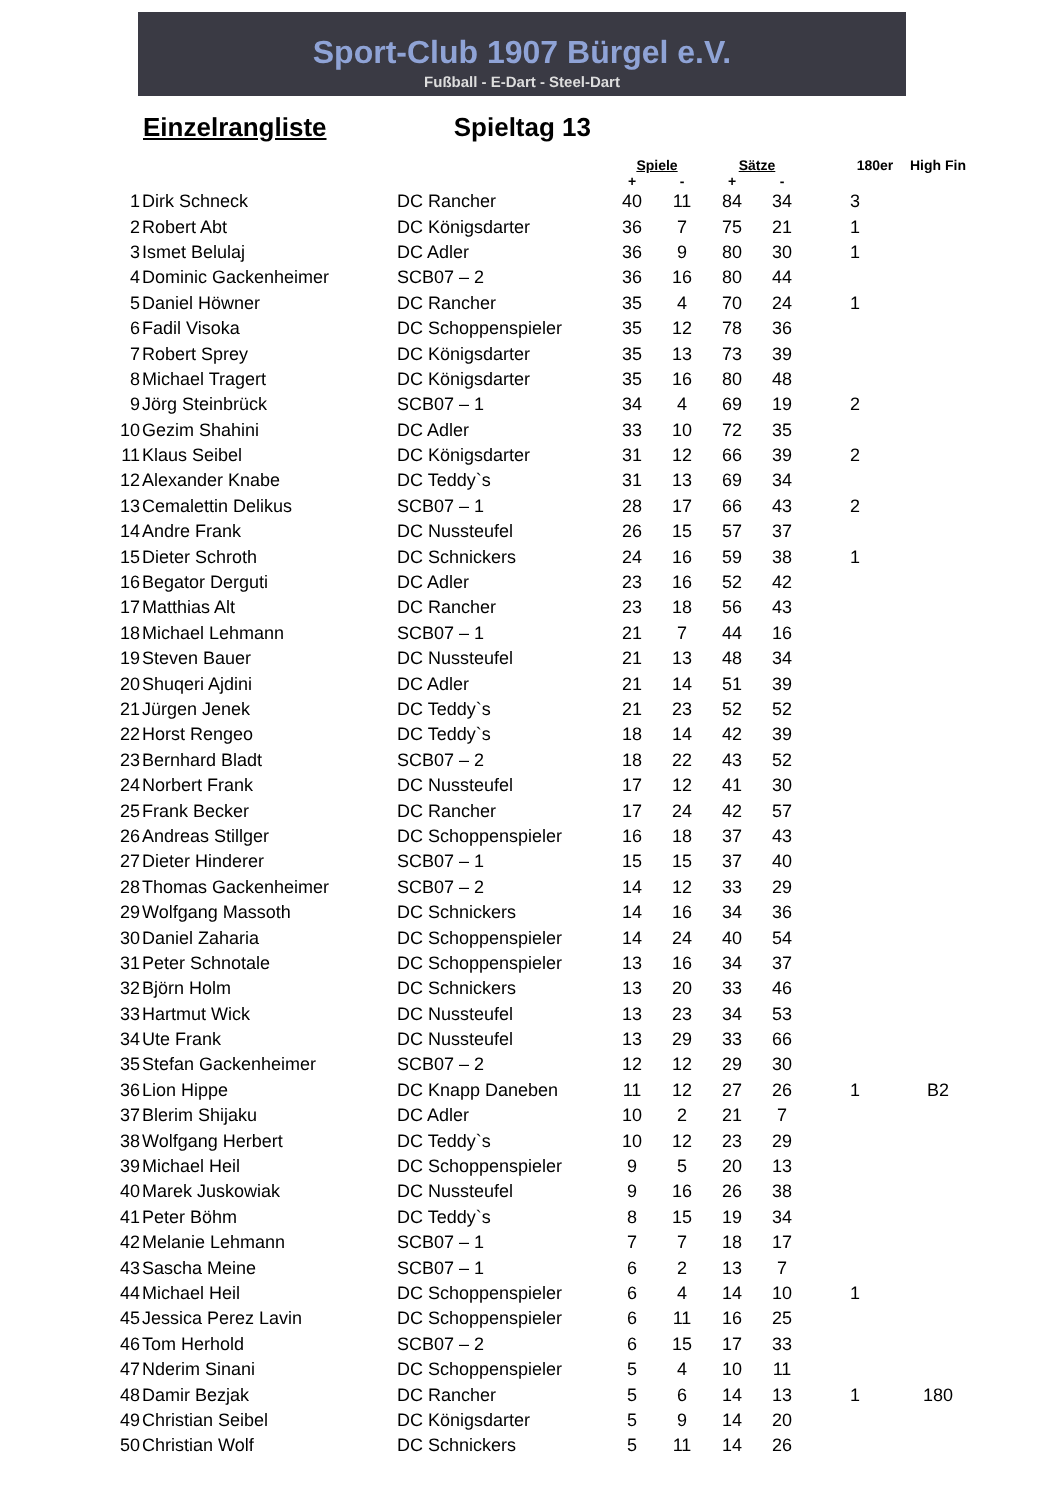Sport-Club 1907 Bürgel e.V.
Fußball - E-Dart - Steel-Dart
Einzelrangliste Spieltag 13
| | | | Spiele | | Sätze | | 180er | High Fin |
| --- | --- | --- | --- | --- | --- | --- | --- | --- |
| | | | + | - | + | - | | |
| 1 | Dirk Schneck | DC Rancher | 40 | 11 | 84 | 34 | 3 | |
| 2 | Robert Abt | DC Königsdarter | 36 | 7 | 75 | 21 | 1 | |
| 3 | Ismet Belulaj | DC Adler | 36 | 9 | 80 | 30 | 1 | |
| 4 | Dominic Gackenheimer | SCB07 – 2 | 36 | 16 | 80 | 44 | | |
| 5 | Daniel Höwner | DC Rancher | 35 | 4 | 70 | 24 | 1 | |
| 6 | Fadil Visoka | DC Schoppenspieler | 35 | 12 | 78 | 36 | | |
| 7 | Robert Sprey | DC Königsdarter | 35 | 13 | 73 | 39 | | |
| 8 | Michael Tragert | DC Königsdarter | 35 | 16 | 80 | 48 | | |
| 9 | Jörg Steinbrück | SCB07 – 1 | 34 | 4 | 69 | 19 | 2 | |
| 10 | Gezim Shahini | DC Adler | 33 | 10 | 72 | 35 | | |
| 11 | Klaus Seibel | DC Königsdarter | 31 | 12 | 66 | 39 | 2 | |
| 12 | Alexander Knabe | DC Teddy`s | 31 | 13 | 69 | 34 | | |
| 13 | Cemalettin Delikus | SCB07 – 1 | 28 | 17 | 66 | 43 | 2 | |
| 14 | Andre Frank | DC Nussteufel | 26 | 15 | 57 | 37 | | |
| 15 | Dieter Schroth | DC Schnickers | 24 | 16 | 59 | 38 | 1 | |
| 16 | Begator Derguti | DC Adler | 23 | 16 | 52 | 42 | | |
| 17 | Matthias Alt | DC Rancher | 23 | 18 | 56 | 43 | | |
| 18 | Michael Lehmann | SCB07 – 1 | 21 | 7 | 44 | 16 | | |
| 19 | Steven Bauer | DC Nussteufel | 21 | 13 | 48 | 34 | | |
| 20 | Shuqeri Ajdini | DC Adler | 21 | 14 | 51 | 39 | | |
| 21 | Jürgen Jenek | DC Teddy`s | 21 | 23 | 52 | 52 | | |
| 22 | Horst Rengeo | DC Teddy`s | 18 | 14 | 42 | 39 | | |
| 23 | Bernhard Bladt | SCB07 – 2 | 18 | 22 | 43 | 52 | | |
| 24 | Norbert Frank | DC Nussteufel | 17 | 12 | 41 | 30 | | |
| 25 | Frank Becker | DC Rancher | 17 | 24 | 42 | 57 | | |
| 26 | Andreas Stillger | DC Schoppenspieler | 16 | 18 | 37 | 43 | | |
| 27 | Dieter Hinderer | SCB07 – 1 | 15 | 15 | 37 | 40 | | |
| 28 | Thomas Gackenheimer | SCB07 – 2 | 14 | 12 | 33 | 29 | | |
| 29 | Wolfgang Massoth | DC Schnickers | 14 | 16 | 34 | 36 | | |
| 30 | Daniel Zaharia | DC Schoppenspieler | 14 | 24 | 40 | 54 | | |
| 31 | Peter Schnotale | DC Schoppenspieler | 13 | 16 | 34 | 37 | | |
| 32 | Björn Holm | DC Schnickers | 13 | 20 | 33 | 46 | | |
| 33 | Hartmut Wick | DC Nussteufel | 13 | 23 | 34 | 53 | | |
| 34 | Ute Frank | DC Nussteufel | 13 | 29 | 33 | 66 | | |
| 35 | Stefan Gackenheimer | SCB07 – 2 | 12 | 12 | 29 | 30 | | |
| 36 | Lion Hippe | DC Knapp Daneben | 11 | 12 | 27 | 26 | 1 | B2 |
| 37 | Blerim Shijaku | DC Adler | 10 | 2 | 21 | 7 | | |
| 38 | Wolfgang Herbert | DC Teddy`s | 10 | 12 | 23 | 29 | | |
| 39 | Michael Heil | DC Schoppenspieler | 9 | 5 | 20 | 13 | | |
| 40 | Marek Juskowiak | DC Nussteufel | 9 | 16 | 26 | 38 | | |
| 41 | Peter Böhm | DC Teddy`s | 8 | 15 | 19 | 34 | | |
| 42 | Melanie Lehmann | SCB07 – 1 | 7 | 7 | 18 | 17 | | |
| 43 | Sascha Meine | SCB07 – 1 | 6 | 2 | 13 | 7 | | |
| 44 | Michael Heil | DC Schoppenspieler | 6 | 4 | 14 | 10 | 1 | |
| 45 | Jessica Perez Lavin | DC Schoppenspieler | 6 | 11 | 16 | 25 | | |
| 46 | Tom Herhold | SCB07 – 2 | 6 | 15 | 17 | 33 | | |
| 47 | Nderim Sinani | DC Schoppenspieler | 5 | 4 | 10 | 11 | | |
| 48 | Damir Bezjak | DC Rancher | 5 | 6 | 14 | 13 | 1 | 180 |
| 49 | Christian Seibel | DC Königsdarter | 5 | 9 | 14 | 20 | | |
| 50 | Christian Wolf | DC Schnickers | 5 | 11 | 14 | 26 | | |